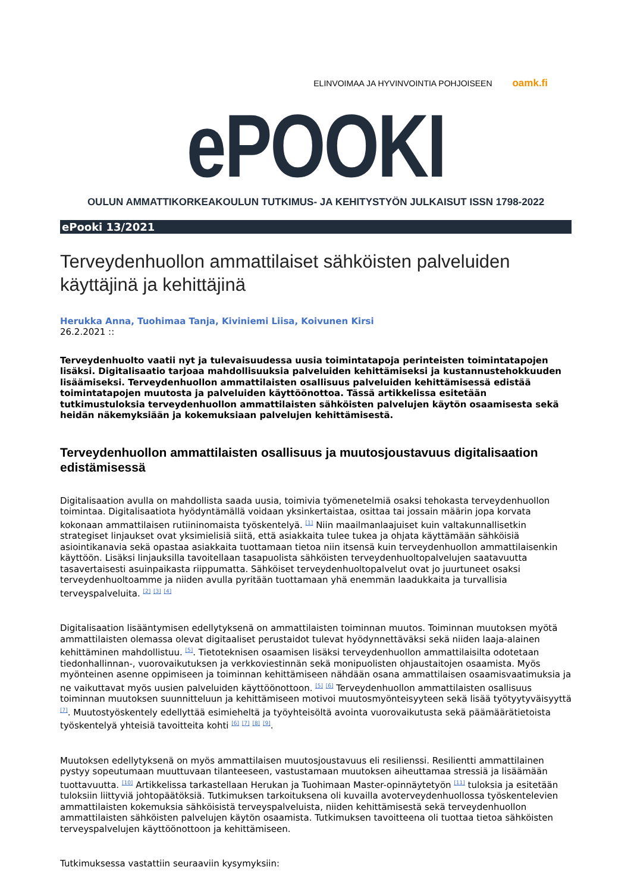ELINVOIMAA JA HYVINVOINTIA POHJOISEEN oamk.fi
ePOOKI
OULUN AMMATTIKORKEAKOULUN TUTKIMUS- JA KEHITYSTYÖN JULKAISUT ISSN 1798-2022
ePooki 13/2021
Terveydenhuollon ammattilaiset sähköisten palveluiden käyttäjinä ja kehittäjinä
Herukka Anna, Tuohimaa Tanja, Kiviniemi Liisa, Koivunen Kirsi
26.2.2021 ::
Terveydenhuolto vaatii nyt ja tulevaisuudessa uusia toimintatapoja perinteisten toimintatapojen lisäksi. Digitalisaatio tarjoaa mahdollisuuksia palveluiden kehittämiseksi ja kustannustehokkuuden lisäämiseksi. Terveydenhuollon ammattilaisten osallisuus palveluiden kehittämisessä edistää toimintatapojen muutosta ja palveluiden käyttöönottoa. Tässä artikkelissa esitetään tutkimustuloksia terveydenhuollon ammattilaisten sähköisten palvelujen käytön osaamisesta sekä heidän näkemyksiään ja kokemuksiaan palvelujen kehittämisestä.
Terveydenhuollon ammattilaisten osallisuus ja muutosjoustavuus digitalisaation edistämisessä
Digitalisaation avulla on mahdollista saada uusia, toimivia työmenetelmiä osaksi tehokasta terveydenhuollon toimintaa. Digitalisaatiota hyödyntämällä voidaan yksinkertaistaa, osittaa tai jossain määrin jopa korvata kokonaan ammattilaisen rutiininomaista työskentelyä. <sup>[1]</sup> Niin maailmanlaajuiset kuin valtakunnallisetkin strategiset linjaukset ovat yksimielisiä siitä, että asiakkaita tulee tukea ja ohjata käyttämään sähköisiä asiointikanavia sekä opastaa asiakkaita tuottamaan tietoa niin itsensä kuin terveydenhuollon ammattilaisenkin käyttöön. Lisäksi linjauksilla tavoitellaan tasapuolista sähköisten terveydenhuoltopalvelujen saatavuutta tasavertaisesti asuinpaikasta riippumatta. Sähköiset terveydenhuoltopalvelut ovat jo juurtuneet osaksi terveydenhuoltoamme ja niiden avulla pyritään tuottamaan yhä enemmän laadukkaita ja turvallisia terveyspalveluita. <sup>[2]</sup> <sup>[3]</sup> <sup>[4]</sup>
Digitalisaation lisääntymisen edellytyksenä on ammattilaisten toiminnan muutos. Toiminnan muutoksen myötä ammattilaisten olemassa olevat digitaaliset perustaidot tulevat hyödynnettäväksi sekä niiden laaja-alainen kehittäminen mahdollistuu. <sup>[5]</sup>. Tietoteknisen osaamisen lisäksi terveydenhuollon ammattilaisilta odotetaan tiedonhallinnan-, vuorovaikutuksen ja verkkoviestinnän sekä monipuolisten ohjaustaitojen osaamista. Myös myönteinen asenne oppimiseen ja toiminnan kehittämiseen nähdään osana ammattilaisen osaamisvaatimuksia ja ne vaikuttavat myös uusien palveluiden käyttöönottoon. <sup>[5]</sup> <sup>[6]</sup> Terveydenhuollon ammattilaisten osallisuus toiminnan muutoksen suunnitteluun ja kehittämiseen motivoi muutosmyönteisyyteen sekä lisää työtyytyväisyyttä <sup>[7]</sup>. Muutostyöskentely edellyttää esimieheltä ja työyhteisöltä avointa vuorovaikutusta sekä päämäärätietoista työskentelyä yhteisiä tavoitteita kohti <sup>[6]</sup> <sup>[7]</sup> <sup>[8]</sup> <sup>[9]</sup>.
Muutoksen edellytyksenä on myös ammattilaisen muutosjoustavuus eli resilienssi. Resilientti ammattilainen pystyy sopeutumaan muuttuvaan tilanteeseen, vastustamaan muutoksen aiheuttamaa stressiä ja lisäämään tuottavuutta. <sup>[10]</sup> Artikkelissa tarkastellaan Herukan ja Tuohimaan Master-opinnäytetyön <sup>[11]</sup> tuloksia ja esitetään tuloksiin liittyviä johtopäätöksiä. Tutkimuksen tarkoituksena oli kuvailla avoterveydenhuollossa työskentelevien ammattilaisten kokemuksia sähköisistä terveyspalveluista, niiden kehittämisestä sekä terveydenhuollon ammattilaisten sähköisten palvelujen käytön osaamista. Tutkimuksen tavoitteena oli tuottaa tietoa sähköisten terveyspalvelujen käyttöönottoon ja kehittämiseen.
Tutkimuksessa vastattiin seuraaviin kysymyksiin: